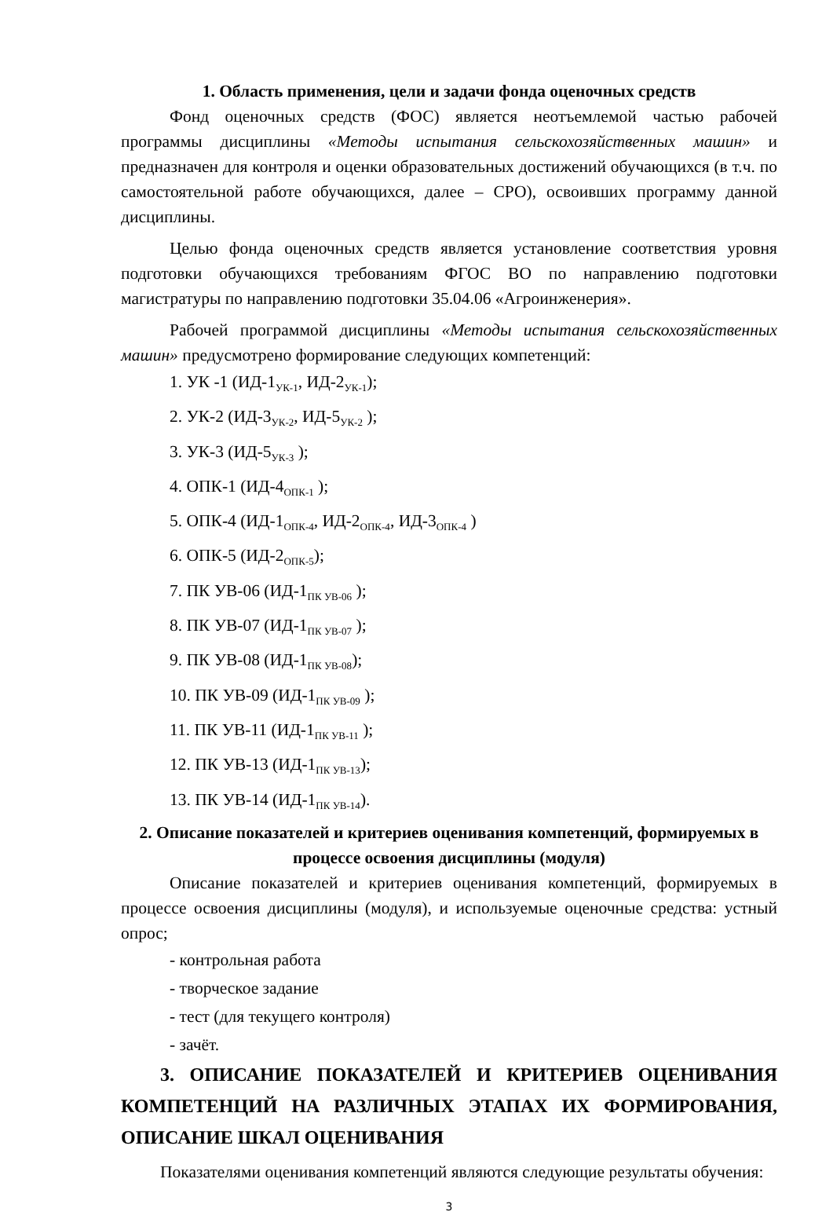1. Область применения, цели и задачи фонда оценочных средств
Фонд оценочных средств (ФОС) является неотъемлемой частью рабочей программы дисциплины «Методы испытания сельскохозяйственных машин» и предназначен для контроля и оценки образовательных достижений обучающихся (в т.ч. по самостоятельной работе обучающихся, далее – СРО), освоивших программу данной дисциплины.
Целью фонда оценочных средств является установление соответствия уровня подготовки обучающихся требованиям ФГОС ВО по направлению подготовки магистратуры по направлению подготовки 35.04.06 «Агроинженерия».
Рабочей программой дисциплины «Методы испытания сельскохозяйственных машин» предусмотрено формирование следующих компетенций:
1. УК -1 (ИД-1<sub>УК-1</sub>, ИД-2<sub>УК-1</sub>);
2. УК-2 (ИД-3<sub>УК-2</sub>, ИД-5<sub>УК-2</sub> );
3. УК-3 (ИД-5<sub>УК-3</sub> );
4. ОПК-1 (ИД-4<sub>ОПК-1</sub> );
5. ОПК-4 (ИД-1<sub>ОПК-4</sub>, ИД-2<sub>ОПК-4</sub>, ИД-3<sub>ОПК-4</sub> )
6. ОПК-5 (ИД-2<sub>ОПК-5</sub>);
7. ПК УВ-06 (ИД-1<sub>ПК УВ-06</sub> );
8. ПК УВ-07 (ИД-1<sub>ПК УВ-07</sub> );
9. ПК УВ-08 (ИД-1<sub>ПК УВ-08</sub>);
10. ПК УВ-09 (ИД-1<sub>ПК УВ-09</sub> );
11. ПК УВ-11 (ИД-1<sub>ПК УВ-11</sub> );
12. ПК УВ-13 (ИД-1<sub>ПК УВ-13</sub>);
13. ПК УВ-14 (ИД-1<sub>ПК УВ-14</sub>).
2. Описание показателей и критериев оценивания компетенций, формируемых в процессе освоения дисциплины (модуля)
Описание показателей и критериев оценивания компетенций, формируемых в процессе освоения дисциплины (модуля), и используемые оценочные средства: устный опрос;
- контрольная работа
- творческое задание
- тест (для текущего контроля)
- зачёт.
3. ОПИСАНИЕ ПОКАЗАТЕЛЕЙ И КРИТЕРИЕВ ОЦЕНИВАНИЯ КОМПЕТЕНЦИЙ НА РАЗЛИЧНЫХ ЭТАПАХ ИХ ФОРМИРОВАНИЯ, ОПИСАНИЕ ШКАЛ ОЦЕНИВАНИЯ
Показателями оценивания компетенций являются следующие результаты обучения:
3